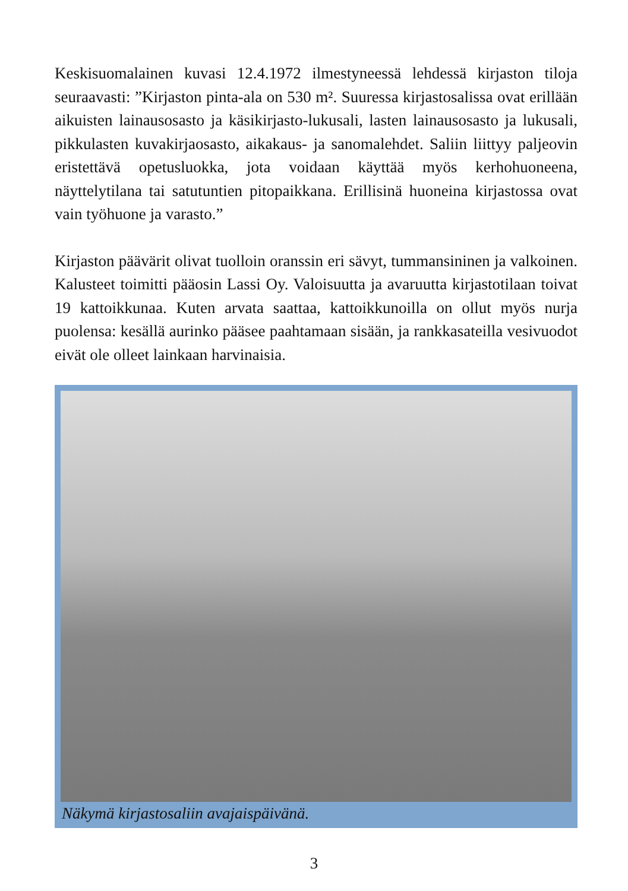Keskisuomalainen kuvasi 12.4.1972 ilmestyneessä lehdessä kirjaston tiloja seuraavasti: ”Kirjaston pinta-ala on 530 m². Suuressa kirjastosalissa ovat erillään aikuisten lainausosasto ja käsikirjasto-lukusali, lasten lainausosasto ja lukusali, pikkulasten kuvakirjaosasto, aikakaus- ja sanomalehdet. Saliin liittyy paljeovin eristettävä opetusluokka, jota voidaan käyttää myös kerhohuoneena, näyttelytilana tai satutuntien pitopaikkana. Erillisinä huoneina kirjastossa ovat vain työhuone ja varasto.”
Kirjaston päävärit olivat tuolloin oranssin eri sävyt, tummansininen ja valkoinen. Kalusteet toimitti pääosin Lassi Oy. Valoisuutta ja avaruutta kirjastotilaan toivat 19 kattoikkunaa. Kuten arvata saattaa, kattoikkunoilla on ollut myös nurja puolensa: kesällä aurinko pääsee paahtamaan sisään, ja rankkasateilla vesivuodot eivät ole olleet lainkaan harvinaisia.
Näkymä kirjastosaliin avajaispäivänä.
3